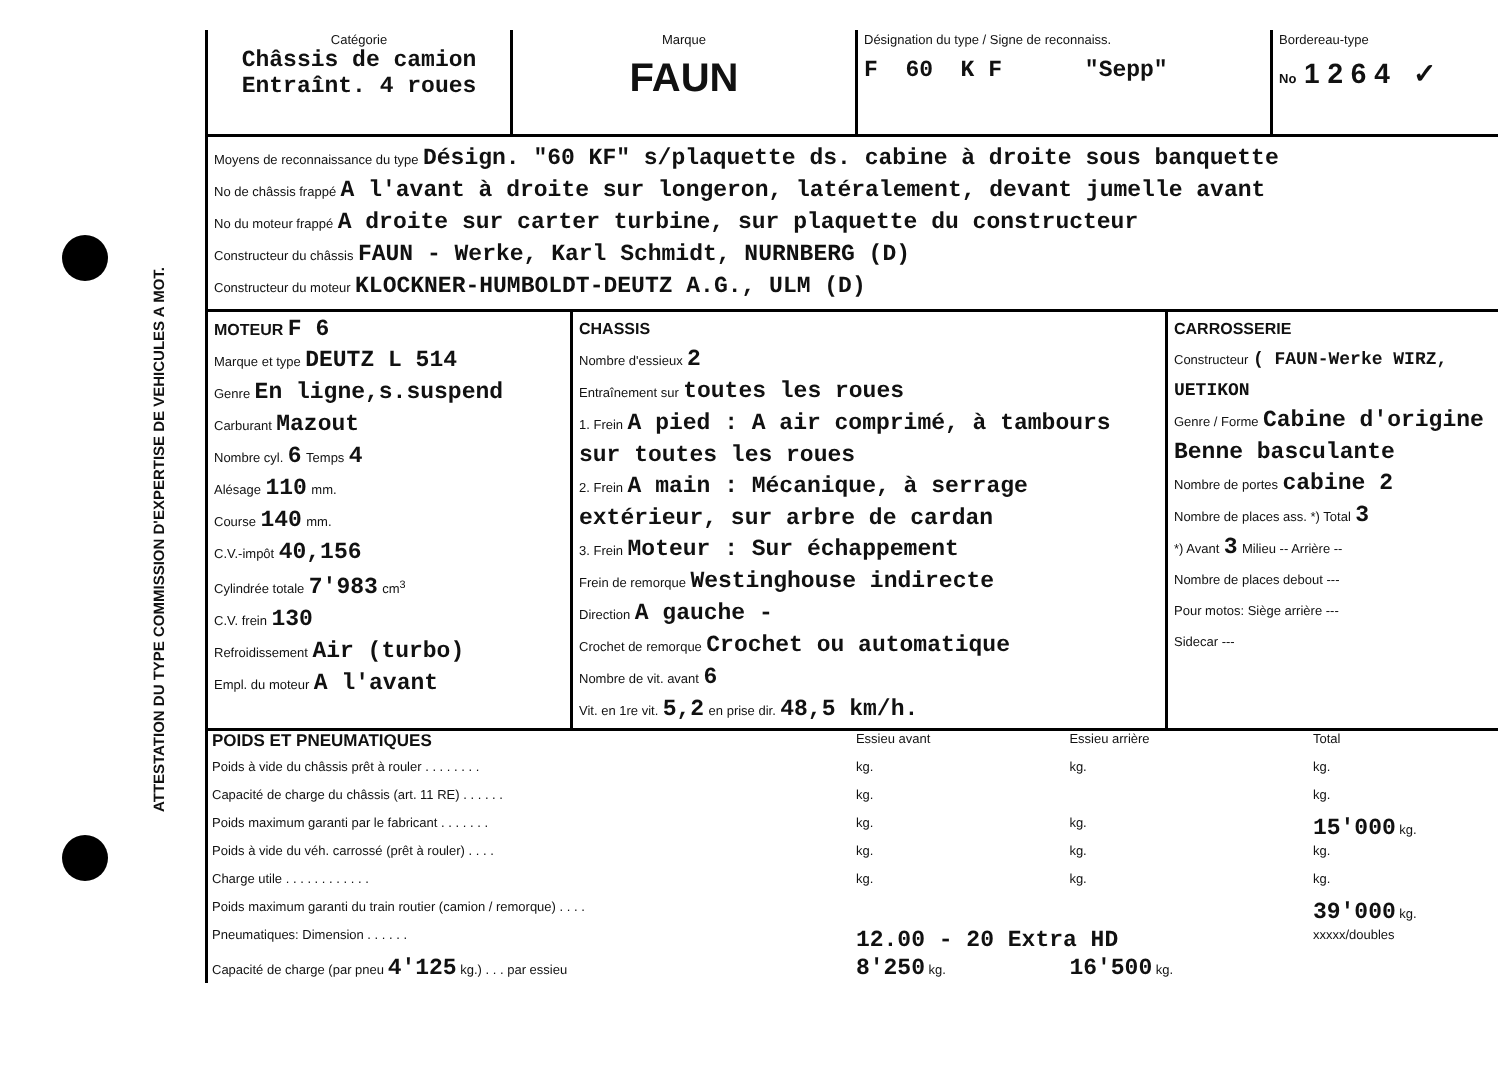ATTESTATION DU TYPE COMMISSION D'EXPERTISE DE VEHICULES A MOT.
| Catégorie Châssis de camion Entraînt. 4 roues | Marque FAUN | Désignation du type / Signe de reconnaiss. F 60 K F "Sepp" | Bordereau-type No 1 2 6 4 ✓ |
Moyens de reconnaissance du type Désign. "60 KF" s/plaquette ds. cabine à droite sous banquette
No de châssis frappé A l'avant à droite sur longeron, latéralement, devant jumelle avant
No du moteur frappé A droite sur carter turbine, sur plaquette du constructeur
Constructeur du châssis FAUN - Werke, Karl Schmidt, NURNBERG (D)
Constructeur du moteur KLOCKNER-HUMBOLDT-DEUTZ A.G., ULM (D)
| MOTEUR F 6 Marque et type DEUTZ L 514 Genre En ligne,s.suspend Carburant Mazout Nombre cyl. 6 Temps 4 Alésage 110 mm. Course 140 mm. C.V.-impôt 40,156 Cylindrée totale 7'983 cm<sup>3</sup> C.V. frein 130 Refroidissement Air (turbo) Empl. du moteur A l'avant | CHASSIS Nombre d'essieux 2 Entraînement sur toutes les roues 1. Frein A pied : A air comprimé, à tambours sur toutes les roues 2. Frein A main : Mécanique, à serrage extérieur, sur arbre de cardan 3. Frein Moteur : Sur échappement Frein de remorque Westinghouse indirecte Direction A gauche - Crochet de remorque Crochet ou automatique Nombre de vit. avant 6 Vit. en 1re vit. 5,2 en prise dir. 48,5 km/h. | CARROSSERIE Constructeur ( FAUN-Werke WIRZ, UETIKON Genre / Forme Cabine d'origine Benne basculante Nombre de portes cabine 2 Nombre de places ass. *) Total 3 *) Avant 3 Milieu -- Arrière -- Nombre de places debout --- Pour motos: Siège arrière --- Sidecar --- |
| POIDS ET PNEUMATIQUES | Essieu avant | Essieu arrière | Total |
| Poids à vide du châssis prêt à rouler . . . . . . . . | kg. | kg. | kg. |
| Capacité de charge du châssis (art. 11 RE) . . . . . . | kg. | | kg. |
| Poids maximum garanti par le fabricant . . . . . . . | kg. | kg. | 15'000 kg. |
| Poids à vide du véh. carrossé (prêt à rouler) . . . . | kg. | kg. | kg. |
| Charge utile . . . . . . . . . . . . | kg. | kg. | kg. |
| Poids maximum garanti du train routier (camion / remorque) . . . . | | | 39'000 kg. |
| Pneumatiques: Dimension . . . . . . | 12.00 - 20 Extra HD | | xxxxx/doubles |
| Capacité de charge (par pneu 4'125 kg.) . . . par essieu | 8'250 kg. | 16'500 kg. | |